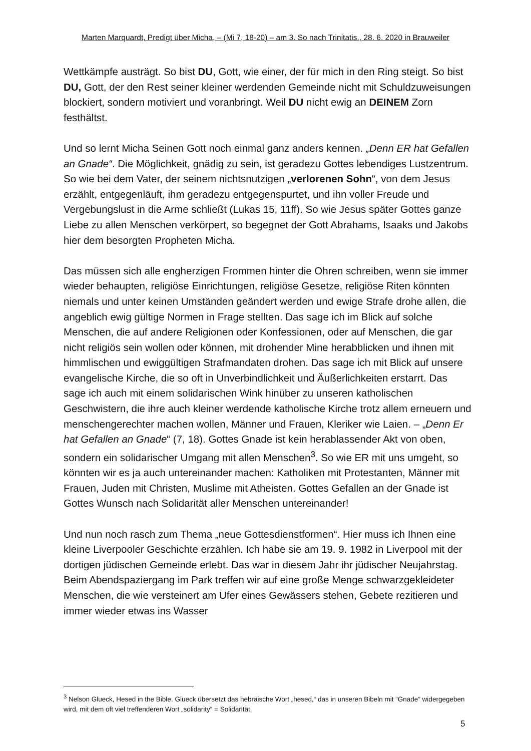Marten Marquardt, Predigt über Micha, – (Mi 7, 18-20) – am 3. So nach Trinitatis., 28. 6. 2020 in Brauweiler
Wettkämpfe austrägt. So bist DU, Gott, wie einer, der für mich in den Ring steigt. So bist DU, Gott, der den Rest seiner kleiner werdenden Gemeinde nicht mit Schuldzuweisungen blockiert, sondern motiviert und voranbringt. Weil DU nicht ewig an DEINEM Zorn festhältst.
Und so lernt Micha Seinen Gott noch einmal ganz anders kennen. „Denn ER hat Gefallen an Gnade“. Die Möglichkeit, gnädig zu sein, ist geradezu Gottes lebendiges Lustzentrum. So wie bei dem Vater, der seinem nichtsnutzigen „verlorenen Sohn“, von dem Jesus erzählt, entgegenläuft, ihm geradezu entgegenspurtet, und ihn voller Freude und Vergebungslust in die Arme schließt (Lukas 15, 11ff). So wie Jesus später Gottes ganze Liebe zu allen Menschen verkörpert, so begegnet der Gott Abrahams, Isaaks und Jakobs hier dem besorgten Propheten Micha.
Das müssen sich alle engherzigen Frommen hinter die Ohren schreiben, wenn sie immer wieder behaupten, religiöse Einrichtungen, religiöse Gesetze, religiöse Riten könnten niemals und unter keinen Umständen geändert werden und ewige Strafe drohe allen, die angeblich ewig gültige Normen in Frage stellten. Das sage ich im Blick auf solche Menschen, die auf andere Religionen oder Konfessionen, oder auf Menschen, die gar nicht religiös sein wollen oder können, mit drohender Mine herabblicken und ihnen mit himmlischen und ewiggültigen Strafmandaten drohen. Das sage ich mit Blick auf unsere evangelische Kirche, die so oft in Unverbindlichkeit und Äußerlichkeiten erstarrt. Das sage ich auch mit einem solidarischen Wink hinüber zu unseren katholischen Geschwistern, die ihre auch kleiner werdende katholische Kirche trotz allem erneuern und menschengerechter machen wollen, Männer und Frauen, Kleriker wie Laien. – „Denn Er hat Gefallen an Gnade“ (7, 18). Gottes Gnade ist kein herablassender Akt von oben, sondern ein solidarischer Umgang mit allen Menschen<sup>3</sup>. So wie ER mit uns umgeht, so könnten wir es ja auch untereinander machen: Katholiken mit Protestanten, Männer mit Frauen, Juden mit Christen, Muslime mit Atheisten. Gottes Gefallen an der Gnade ist Gottes Wunsch nach Solidarität aller Menschen untereinander!
Und nun noch rasch zum Thema „neue Gottesdienstformen“. Hier muss ich Ihnen eine kleine Liverpooler Geschichte erzählen. Ich habe sie am 19. 9. 1982 in Liverpool mit der dortigen jüdischen Gemeinde erlebt. Das war in diesem Jahr ihr jüdischer Neujahrstag. Beim Abendspaziergang im Park treffen wir auf eine große Menge schwarzgekleideter Menschen, die wie versteinert am Ufer eines Gewässers stehen, Gebete rezitieren und immer wieder etwas ins Wasser
<sup>3</sup> Nelson Glueck, Hesed in the Bible. Glueck übersetzt das hebräische Wort „hesed,“ das in unseren Bibeln mit “Gnade” widergegeben wird, mit dem oft viel treffenderen Wort „solidarity“ = Solidarität.
5